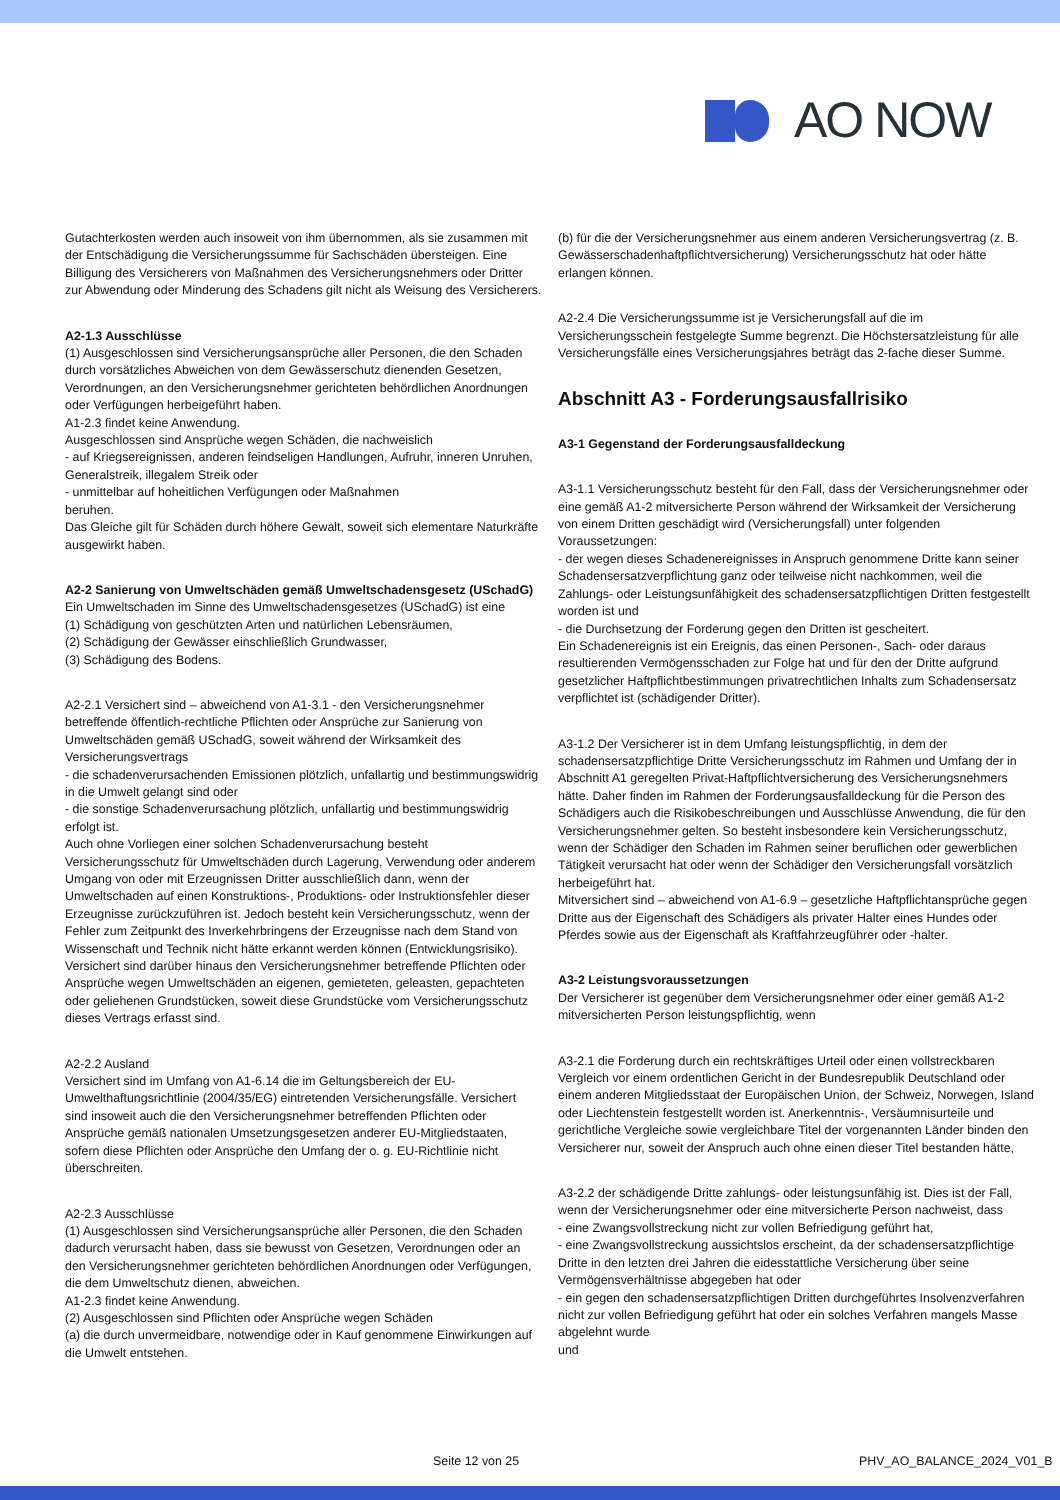AO NOW
Gutachterkosten werden auch insoweit von ihm übernommen, als sie zusammen mit der Entschädigung die Versicherungssumme für Sachschäden übersteigen. Eine Billigung des Versicherers von Maßnahmen des Versicherungsnehmers oder Dritter zur Abwendung oder Minderung des Schadens gilt nicht als Weisung des Versicherers.
A2-1.3 Ausschlüsse
(1) Ausgeschlossen sind Versicherungsansprüche aller Personen, die den Schaden durch vorsätzliches Abweichen von dem Gewässerschutz dienenden Gesetzen, Verordnungen, an den Versicherungsnehmer gerichteten behördlichen Anordnungen oder Verfügungen herbeigeführt haben.
A1-2.3 findet keine Anwendung.
Ausgeschlossen sind Ansprüche wegen Schäden, die nachweislich
- auf Kriegsereignissen, anderen feindseligen Handlungen, Aufruhr, inneren Unruhen, Generalstreik, illegalem Streik oder
- unmittelbar auf hoheitlichen Verfügungen oder Maßnahmen
beruhen.
Das Gleiche gilt für Schäden durch höhere Gewalt, soweit sich elementare Naturkräfte ausgewirkt haben.
A2-2 Sanierung von Umweltschäden gemäß Umweltschadensgesetz (USchadG)
Ein Umweltschaden im Sinne des Umweltschadensgesetzes (USchadG) ist eine
(1) Schädigung von geschützten Arten und natürlichen Lebensräumen,
(2) Schädigung der Gewässer einschließlich Grundwasser,
(3) Schädigung des Bodens.
A2-2.1 Versichert sind – abweichend von A1-3.1 - den Versicherungsnehmer betreffende öffentlich-rechtliche Pflichten oder Ansprüche zur Sanierung von Umweltschäden gemäß USchadG, soweit während der Wirksamkeit des Versicherungsvertrags
- die schadenverursachenden Emissionen plötzlich, unfallartig und bestimmungswidrig in die Umwelt gelangt sind oder
- die sonstige Schadenverursachung plötzlich, unfallartig und bestimmungswidrig erfolgt ist.
Auch ohne Vorliegen einer solchen Schadenverursachung besteht Versicherungsschutz für Umweltschäden durch Lagerung, Verwendung oder anderem Umgang von oder mit Erzeugnissen Dritter ausschließlich dann, wenn der Umweltschaden auf einen Konstruktions-, Produktions- oder Instruktionsfehler dieser Erzeugnisse zurückzuführen ist. Jedoch besteht kein Versicherungsschutz, wenn der Fehler zum Zeitpunkt des Inverkehrbringens der Erzeugnisse nach dem Stand von Wissenschaft und Technik nicht hätte erkannt werden können (Entwicklungsrisiko).
Versichert sind darüber hinaus den Versicherungsnehmer betreffende Pflichten oder Ansprüche wegen Umweltschäden an eigenen, gemieteten, geleasten, gepachteten oder geliehenen Grundstücken, soweit diese Grundstücke vom Versicherungsschutz dieses Vertrags erfasst sind.
A2-2.2 Ausland
Versichert sind im Umfang von A1-6.14 die im Geltungsbereich der EU-Umwelthaftungsrichtlinie (2004/35/EG) eintretenden Versicherungsfälle. Versichert sind insoweit auch die den Versicherungsnehmer betreffenden Pflichten oder Ansprüche gemäß nationalen Umsetzungsgesetzen anderer EU-Mitgliedstaaten, sofern diese Pflichten oder Ansprüche den Umfang der o. g. EU-Richtlinie nicht überschreiten.
A2-2.3 Ausschlüsse
(1) Ausgeschlossen sind Versicherungsansprüche aller Personen, die den Schaden dadurch verursacht haben, dass sie bewusst von Gesetzen, Verordnungen oder an den Versicherungsnehmer gerichteten behördlichen Anordnungen oder Verfügungen, die dem Umweltschutz dienen, abweichen.
A1-2.3 findet keine Anwendung.
(2) Ausgeschlossen sind Pflichten oder Ansprüche wegen Schäden
(a) die durch unvermeidbare, notwendige oder in Kauf genommene Einwirkungen auf die Umwelt entstehen.
(b) für die der Versicherungsnehmer aus einem anderen Versicherungsvertrag (z. B. Gewässerschadenhaftpflichtversicherung) Versicherungsschutz hat oder hätte erlangen können.
A2-2.4 Die Versicherungssumme ist je Versicherungsfall auf die im Versicherungsschein festgelegte Summe begrenzt. Die Höchstersatzleistung für alle Versicherungsfälle eines Versicherungsjahres beträgt das 2-fache dieser Summe.
Abschnitt A3 - Forderungsausfallrisiko
A3-1 Gegenstand der Forderungsausfalldeckung
A3-1.1 Versicherungsschutz besteht für den Fall, dass der Versicherungsnehmer oder eine gemäß A1-2 mitversicherte Person während der Wirksamkeit der Versicherung von einem Dritten geschädigt wird (Versicherungsfall) unter folgenden Voraussetzungen:
- der wegen dieses Schadenereignisses in Anspruch genommene Dritte kann seiner Schadensersatzverpflichtung ganz oder teilweise nicht nachkommen, weil die Zahlungs- oder Leistungsunfähigkeit des schadensersatzpflichtigen Dritten festgestellt worden ist und
- die Durchsetzung der Forderung gegen den Dritten ist gescheitert.
Ein Schadenereignis ist ein Ereignis, das einen Personen-, Sach- oder daraus resultierenden Vermögensschaden zur Folge hat und für den der Dritte aufgrund gesetzlicher Haftpflichtbestimmungen privatrechtlichen Inhalts zum Schadensersatz verpflichtet ist (schädigender Dritter).
A3-1.2 Der Versicherer ist in dem Umfang leistungspflichtig, in dem der schadensersatzpflichtige Dritte Versicherungsschutz im Rahmen und Umfang der in Abschnitt A1 geregelten Privat-Haftpflichtversicherung des Versicherungsnehmers hätte. Daher finden im Rahmen der Forderungsausfalldeckung für die Person des Schädigers auch die Risikobeschreibungen und Ausschlüsse Anwendung, die für den Versicherungsnehmer gelten. So besteht insbesondere kein Versicherungsschutz, wenn der Schädiger den Schaden im Rahmen seiner beruflichen oder gewerblichen Tätigkeit verursacht hat oder wenn der Schädiger den Versicherungsfall vorsätzlich herbeigeführt hat.
Mitversichert sind – abweichend von A1-6.9 – gesetzliche Haftpflichtansprüche gegen Dritte aus der Eigenschaft des Schädigers als privater Halter eines Hundes oder Pferdes sowie aus der Eigenschaft als Kraftfahrzeugführer oder -halter.
A3-2 Leistungsvoraussetzungen
Der Versicherer ist gegenüber dem Versicherungsnehmer oder einer gemäß A1-2 mitversicherten Person leistungspflichtig, wenn
A3-2.1 die Forderung durch ein rechtskräftiges Urteil oder einen vollstreckbaren Vergleich vor einem ordentlichen Gericht in der Bundesrepublik Deutschland oder einem anderen Mitgliedsstaat der Europäischen Union, der Schweiz, Norwegen, Island oder Liechtenstein festgestellt worden ist. Anerkenntnis-, Versäumnisurteile und gerichtliche Vergleiche sowie vergleichbare Titel der vorgenannten Länder binden den Versicherer nur, soweit der Anspruch auch ohne einen dieser Titel bestanden hätte,
A3-2.2 der schädigende Dritte zahlungs- oder leistungsunfähig ist. Dies ist der Fall, wenn der Versicherungsnehmer oder eine mitversicherte Person nachweist, dass
- eine Zwangsvollstreckung nicht zur vollen Befriedigung geführt hat,
- eine Zwangsvollstreckung aussichtslos erscheint, da der schadensersatzpflichtige Dritte in den letzten drei Jahren die eidesstattliche Versicherung über seine Vermögensverhältnisse abgegeben hat oder
- ein gegen den schadensersatzpflichtigen Dritten durchgeführtes Insolvenzverfahren nicht zur vollen Befriedigung geführt hat oder ein solches Verfahren mangels Masse abgelehnt wurde
und
Seite 12 von 25 PHV_AO_BALANCE_2024_V01_B